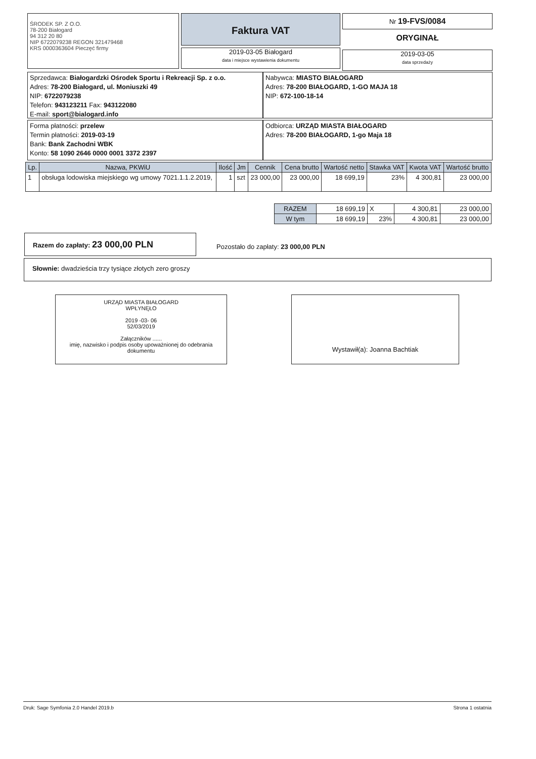ŚRODEK SP. Z O.O.
78-200 Białogard
94 312 20 80
NIP 6722079238 REGON 321479468
KRS 0000363604 Pieczęć firmy
Faktura VAT
2019-03-05 Białogard
data i miejsce wystawienia dokumentu
Nr 19-FVS/0084
ORYGINAŁ
2019-03-05
data sprzedaży
Sprzedawca: Białogardzki Ośrodek Sportu i Rekreacji Sp. z o.o.
Adres: 78-200 Białogard, ul. Moniuszki 49
NIP: 6722079238
Telefon: 943123211 Fax: 943122080
E-mail: sport@bialogard.info
Nabywca: MIASTO BIAŁOGARD
Adres: 78-200 BIAŁOGARD, 1-GO MAJA 18
NIP: 672-100-18-14
Forma płatności: przelew
Termin płatności: 2019-03-19
Bank: Bank Zachodni WBK
Konto: 58 1090 2646 0000 0001 3372 2397
Odbiorca: URZĄD MIASTA BIAŁOGARD
Adres: 78-200 BIAŁOGARD, 1-go Maja 18
| Lp. | Nazwa, PKWiU | Ilość | Jm | Cennik | Cena brutto | Wartość netto | Stawka VAT | Kwota VAT | Wartość brutto |
| --- | --- | --- | --- | --- | --- | --- | --- | --- | --- |
| 1 | obsługa lodowiska miejskiego wg umowy 7021.1.1.2.2019, | 1 | szt | 23 000,00 | 23 000,00 | 18 699,19 | 23% | 4 300,81 | 23 000,00 |
| RAZEM | 18 699,19 | X | 4 300,81 | 23 000,00 |
| W tym | 18 699,19 | 23% | 4 300,81 | 23 000,00 |
Razem do zapłaty: 23 000,00 PLN
Pozostało do zapłaty: 23 000,00 PLN
Słownie: dwadzieścia trzy tysiące złotych zero groszy
URZĄD MIASTA BIAŁOGARD
WPŁYNĘŁO
2019 -03- 06
52/03/2019
Załączników ......
imię, nazwisko i podpis osoby upoważnionej do odebrania dokumentu
Wystawił(a): Joanna Bachtiak
Druk: Sage Symfonia 2.0 Handel 2019.b Strona 1 ostatnia